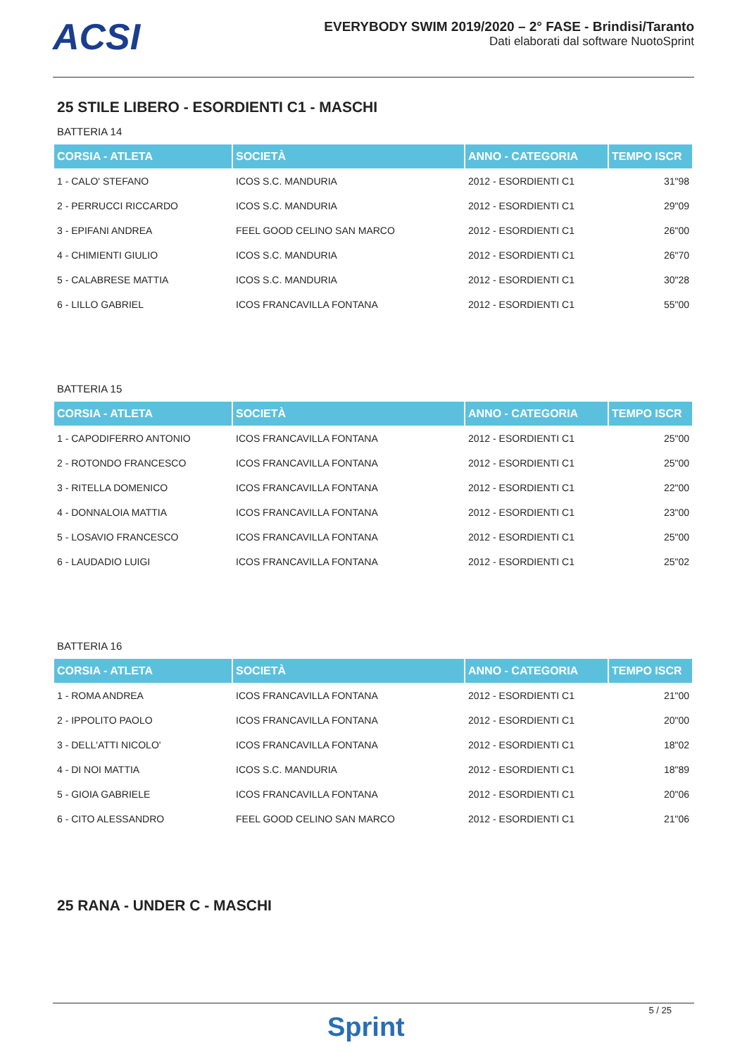ACSI
EVERYBODY SWIM 2019/2020 – 2° FASE - Brindisi/Taranto
Dati elaborati dal software NuotoSprint
25 STILE LIBERO - ESORDIENTI C1 - MASCHI
BATTERIA 14
| CORSIA - ATLETA | SOCIETÀ | ANNO - CATEGORIA | TEMPO ISCR |
| --- | --- | --- | --- |
| 1 - CALO' STEFANO | ICOS S.C. MANDURIA | 2012 - ESORDIENTI C1 | 31"98 |
| 2 - PERRUCCI RICCARDO | ICOS S.C. MANDURIA | 2012 - ESORDIENTI C1 | 29"09 |
| 3 - EPIFANI ANDREA | FEEL GOOD CELINO SAN MARCO | 2012 - ESORDIENTI C1 | 26"00 |
| 4 - CHIMIENTI GIULIO | ICOS S.C. MANDURIA | 2012 - ESORDIENTI C1 | 26"70 |
| 5 - CALABRESE MATTIA | ICOS S.C. MANDURIA | 2012 - ESORDIENTI C1 | 30"28 |
| 6 - LILLO GABRIEL | ICOS FRANCAVILLA FONTANA | 2012 - ESORDIENTI C1 | 55"00 |
BATTERIA 15
| CORSIA - ATLETA | SOCIETÀ | ANNO - CATEGORIA | TEMPO ISCR |
| --- | --- | --- | --- |
| 1 - CAPODIFERRO ANTONIO | ICOS FRANCAVILLA FONTANA | 2012 - ESORDIENTI C1 | 25"00 |
| 2 - ROTONDO FRANCESCO | ICOS FRANCAVILLA FONTANA | 2012 - ESORDIENTI C1 | 25"00 |
| 3 - RITELLA DOMENICO | ICOS FRANCAVILLA FONTANA | 2012 - ESORDIENTI C1 | 22"00 |
| 4 - DONNALOIA MATTIA | ICOS FRANCAVILLA FONTANA | 2012 - ESORDIENTI C1 | 23"00 |
| 5 - LOSAVIO FRANCESCO | ICOS FRANCAVILLA FONTANA | 2012 - ESORDIENTI C1 | 25"00 |
| 6 - LAUDADIO LUIGI | ICOS FRANCAVILLA FONTANA | 2012 - ESORDIENTI C1 | 25"02 |
BATTERIA 16
| CORSIA - ATLETA | SOCIETÀ | ANNO - CATEGORIA | TEMPO ISCR |
| --- | --- | --- | --- |
| 1 - ROMA ANDREA | ICOS FRANCAVILLA FONTANA | 2012 - ESORDIENTI C1 | 21"00 |
| 2 - IPPOLITO PAOLO | ICOS FRANCAVILLA FONTANA | 2012 - ESORDIENTI C1 | 20"00 |
| 3 - DELL'ATTI NICOLO' | ICOS FRANCAVILLA FONTANA | 2012 - ESORDIENTI C1 | 18"02 |
| 4 - DI NOI MATTIA | ICOS S.C. MANDURIA | 2012 - ESORDIENTI C1 | 18"89 |
| 5 - GIOIA GABRIELE | ICOS FRANCAVILLA FONTANA | 2012 - ESORDIENTI C1 | 20"06 |
| 6 - CITO ALESSANDRO | FEEL GOOD CELINO SAN MARCO | 2012 - ESORDIENTI C1 | 21"06 |
25 RANA - UNDER C - MASCHI
5 / 25
Sprint